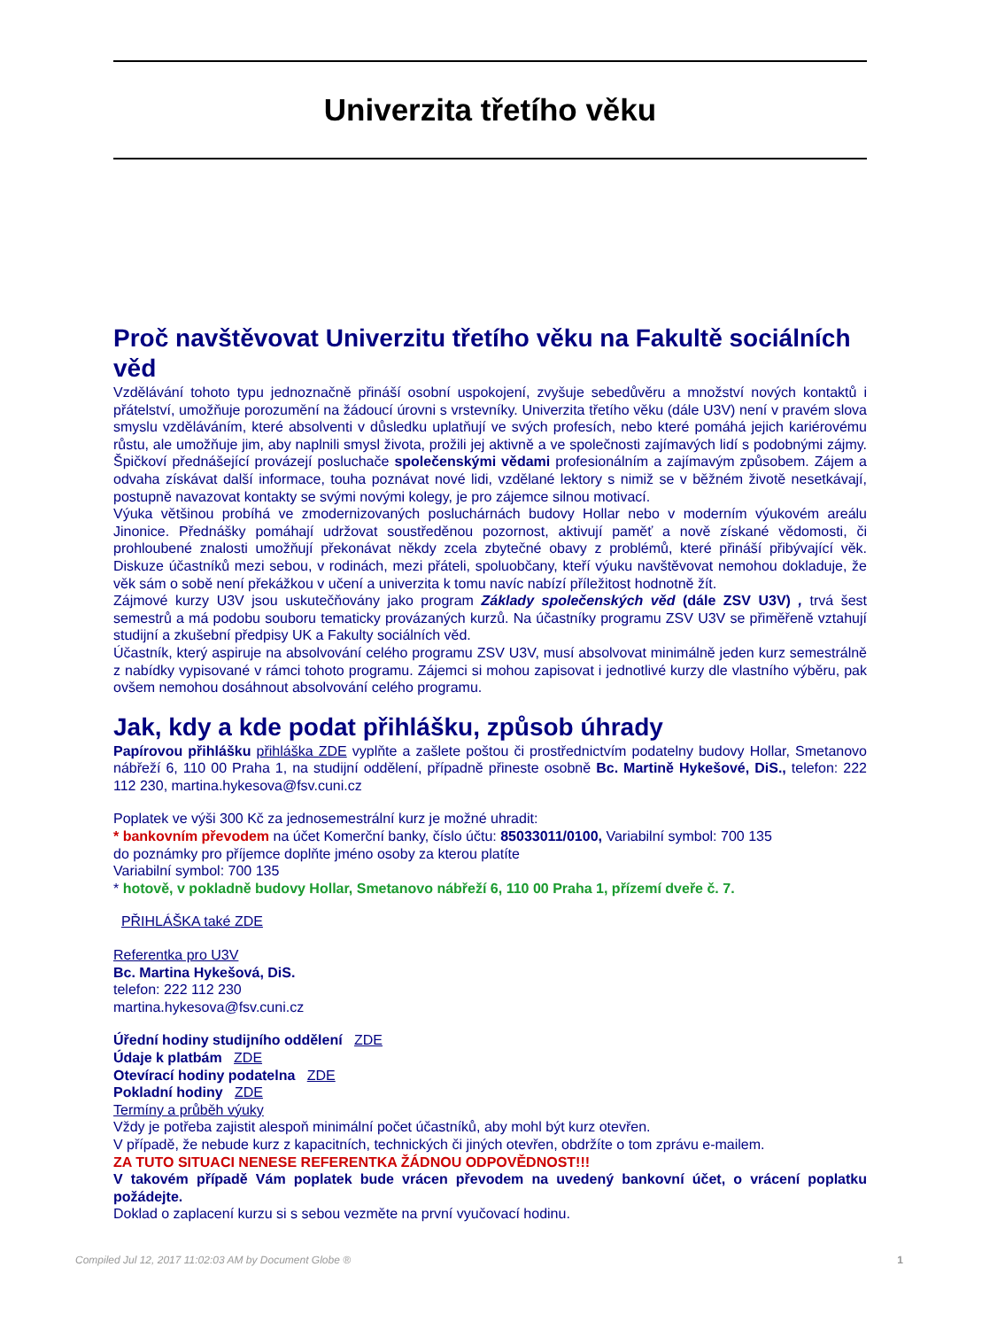Univerzita třetího věku
Proč navštěvovat Univerzitu třetího věku na Fakultě sociálních věd
Vzdělávání tohoto typu jednoznačně přináší osobní uspokojení, zvyšuje sebedůvěru a množství nových kontaktů i přátelství, umožňuje porozumění na žádoucí úrovni s vrstevníky. Univerzita třetího věku (dále U3V) není v pravém slova smyslu vzděláváním, které absolventi v důsledku uplatňují ve svých profesích, nebo které pomáhá jejich kariérovému růstu, ale umožňuje jim, aby naplnili smysl života, prožili jej aktivně a ve společnosti zajímavých lidí s podobnými zájmy. Špičkoví přednášející provázejí posluchače společenskými vědami profesionálním a zajímavým způsobem. Zájem a odvaha získávat další informace, touha poznávat nové lidi, vzdělané lektory s nimiž se v běžném životě nesetkávají, postupně navazovat kontakty se svými novými kolegy, je pro zájemce silnou motivací.
Výuka většinou probíhá ve zmodernizovaných posluchárnách budovy Hollar nebo v moderním výukovém areálu Jinonice. Přednášky pomáhají udržovat soustředěnou pozornost, aktivují paměť a nově získané vědomosti, či prohloubené znalosti umožňují překonávat někdy zcela zbytečné obavy z problémů, které přináší přibývající věk. Diskuze účastníků mezi sebou, v rodinách, mezi přáteli, spoluobčany, kteří výuku navštěvovat nemohou dokladuje, že věk sám o sobě není překážkou v učení a univerzita k tomu navíc nabízí příležitost hodnotně žít.
Zájmové kurzy U3V jsou uskutečňovány jako program Základy společenských věd (dále ZSV U3V) , trvá šest semestrů a má podobu souboru tematicky provázaných kurzů. Na účastníky programu ZSV U3V se přiměřeně vztahují studijní a zkušební předpisy UK a Fakulty sociálních věd.
Účastník, který aspiruje na absolvování celého programu ZSV U3V, musí absolvovat minimálně jeden kurz semestrálně z nabídky vypisované v rámci tohoto programu. Zájemci si mohou zapisovat i jednotlivé kurzy dle vlastního výběru, pak ovšem nemohou dosáhnout absolvování celého programu.
Jak, kdy a kde podat přihlášku, způsob úhrady
Papírovou přihlášku přihláška ZDE vyplňte a zašlete poštou či prostřednictvím podatelny budovy Hollar, Smetanovo nábřeží 6, 110 00 Praha 1, na studijní oddělení, případně přineste osobně Bc. Martině Hykešové, DiS., telefon: 222 112 230, martina.hykesova@fsv.cuni.cz
Poplatek ve výši 300 Kč za jednosemestrální kurz je možné uhradit:
* bankovním převodem na účet Komerční banky, číslo účtu: 85033011/0100, Variabilní symbol: 700 135
do poznámky pro příjemce doplňte jméno osoby za kterou platíte
Variabilní symbol: 700 135
* hotově, v pokladně budovy Hollar, Smetanovo nábřeží 6, 110 00 Praha 1, přízemí dveře č. 7.
PŘIHLÁŠKA také ZDE
Referentka pro U3V
Bc. Martina Hykešová, DiS.
telefon: 222 112 230
martina.hykesova@fsv.cuni.cz
Úřední hodiny studijního oddělení ZDE
Údaje k platbám ZDE
Otevírací hodiny podatelna ZDE
Pokladní hodiny ZDE
Termíny a průběh výuky
Vždy je potřeba zajistit alespoň minimální počet účastníků, aby mohl být kurz otevřen.
V případě, že nebude kurz z kapacitních, technických či jiných otevřen, obdržíte o tom zprávu e-mailem.
ZA TUTO SITUACI NENESE REFERENTKA ŽÁDNOU ODPOVĚDNOST!!!
V takovém případě Vám poplatek bude vrácen převodem na uvedený bankovní účet, o vrácení poplatku požádejte.
Doklad o zaplacení kurzu si s sebou vezměte na první vyučovací hodinu.
Compiled Jul 12, 2017 11:02:03 AM by Document Globe ® 1